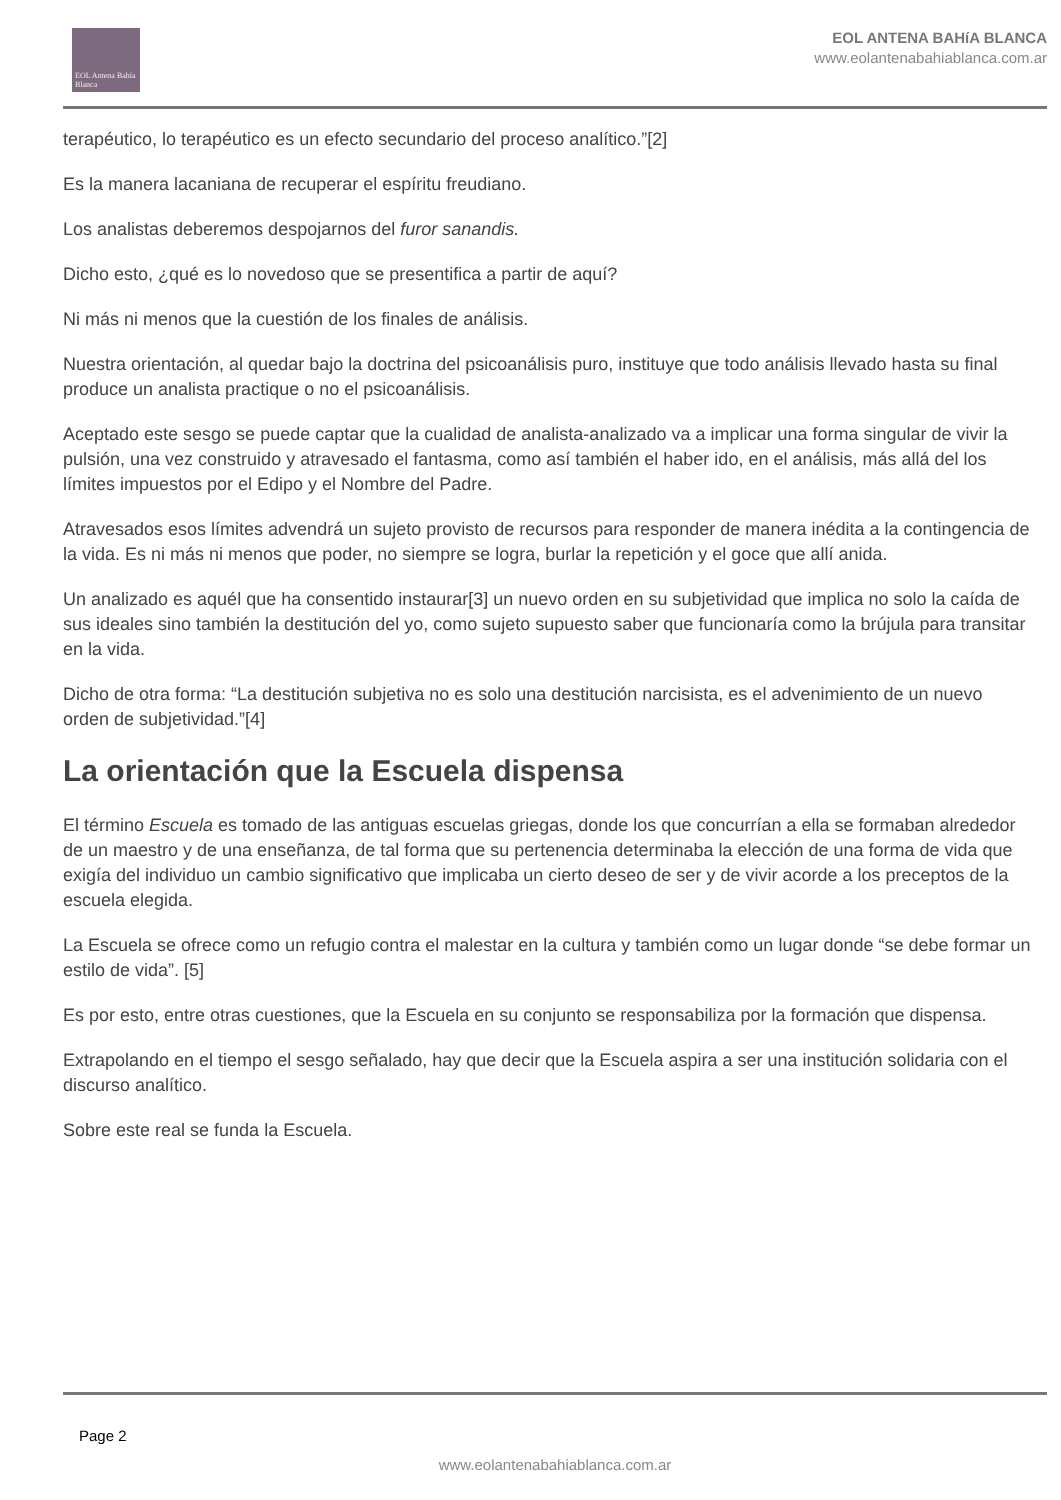EOL Antena Bahía Blanca
EOL ANTENA BAHíA BLANCA
www.eolantenabahiablanca.com.ar
terapéutico, lo terapéutico es un efecto secundario del proceso analítico.”[2]
Es la manera lacaniana de recuperar el espíritu freudiano.
Los analistas deberemos despojarnos del furor sanandis.
Dicho esto, ¿qué es lo novedoso que se presentifica a partir de aquí?
Ni más ni menos que la cuestión de los finales de análisis.
Nuestra orientación, al quedar bajo la doctrina del psicoanálisis puro, instituye que todo análisis llevado hasta su final produce un analista practique o no el psicoanálisis.
Aceptado este sesgo se puede captar que la cualidad de analista-analizado va a implicar una forma singular de vivir la pulsión, una vez construido y atravesado el fantasma, como así también el haber ido, en el análisis, más allá del los límites impuestos por el Edipo y el Nombre del Padre.
Atravesados esos límites advendrá un sujeto provisto de recursos para responder de manera inédita a la contingencia de la vida. Es ni más ni menos que poder, no siempre se logra, burlar la repetición y el goce que allí anida.
Un analizado es aquél que ha consentido instaurar[3] un nuevo orden en su subjetividad que implica no solo la caída de sus ideales sino también la destitución del yo, como sujeto supuesto saber que funcionaría como la brújula para transitar en la vida.
Dicho de otra forma: “La destitución subjetiva no es solo una destitución narcisista, es el advenimiento de un nuevo orden de subjetividad.”[4]
La orientación que la Escuela dispensa
El término Escuela es tomado de las antiguas escuelas griegas, donde los que concurrían a ella se formaban alrededor de un maestro y de una enseñanza, de tal forma que su pertenencia determinaba la elección de una forma de vida que exigía del individuo un cambio significativo que implicaba un cierto deseo de ser y de vivir acorde a los preceptos de la escuela elegida.
La Escuela se ofrece como un refugio contra el malestar en la cultura y también como un lugar donde “se debe formar un estilo de vida”. [5]
Es por esto, entre otras cuestiones, que la Escuela en su conjunto se responsabiliza por la formación que dispensa.
Extrapolando en el tiempo el sesgo señalado, hay que decir que la Escuela aspira a ser una institución solidaria con el discurso analítico.
Sobre este real se funda la Escuela.
Page 2
www.eolantenabahiablanca.com.ar